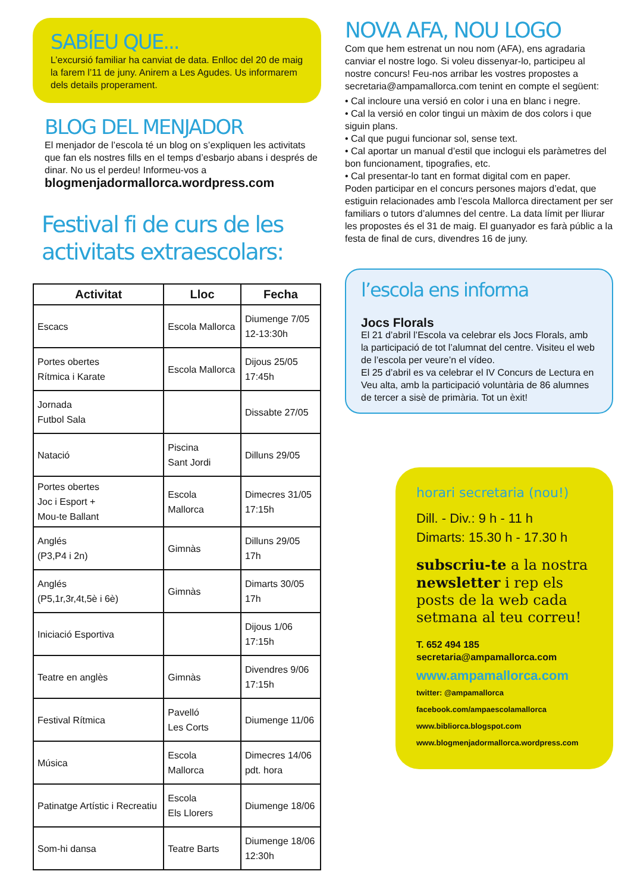SABÍEU QUE...
L’excursió familiar ha canviat de data. Enlloc del 20 de maig la farem l’11 de juny. Anirem a Les Agudes. Us informarem dels details properament.
BLOG DEL MENJADOR
El menjador de l’escola té un blog on s’expliquen les activitats que fan els nostres fills en el temps d’esbarjo abans i després de dinar. No us el perdeu! Informeu-vos a blogmenjadormallorca.wordpress.com
Festival fi de curs de les activitats extraescolars:
| Activitat | Lloc | Fecha |
| --- | --- | --- |
| Escacs | Escola Mallorca | Diumenge 7/05 12-13:30h |
| Portes obertes Rítmica i Karate | Escola Mallorca | Dijous 25/05 17:45h |
| Jornada Futbol Sala | | Dissabte 27/05 |
| Natació | Piscina Sant Jordi | Dilluns 29/05 |
| Portes obertes Joc i Esport + Mou-te Ballant | Escola Mallorca | Dimecres 31/05 17:15h |
| Anglés (P3,P4 i 2n) | Gimnàs | Dilluns 29/05 17h |
| Anglés (P5,1r,3r,4t,5è i 6è) | Gimnàs | Dimarts 30/05 17h |
| Iniciació Esportiva | | Dijous 1/06 17:15h |
| Teatre en anglès | Gimnàs | Divendres 9/06 17:15h |
| Festival Rítmica | Pavelló Les Corts | Diumenge 11/06 |
| Música | Escola Mallorca | Dimecres 14/06 pdt. hora |
| Patinatge Artístic i Recreatiu | Escola Els Llorers | Diumenge 18/06 |
| Som-hi dansa | Teatre Barts | Diumenge 18/06 12:30h |
NOVA AFA, NOU LOGO
Com que hem estrenat un nou nom (AFA), ens agradaria canviar el nostre logo. Si voleu dissenyar-lo, participeu al nostre concurs! Feu-nos arribar les vostres propostes a secretaria@ampamallorca.com tenint en compte el següent:
• Cal incloure una versió en color i una en blanc i negre.
• Cal la versió en color tingui un màxim de dos colors i que siguin plans.
• Cal que pugui funcionar sol, sense text.
• Cal aportar un manual d’estil que inclogui els paràmetres del bon funcionament, tipografies, etc.
• Cal presentar-lo tant en format digital com en paper.
Poden participar en el concurs persones majors d’edat, que estiguin relacionades amb l’escola Mallorca directament per ser familiars o tutors d’alumnes del centre. La data límit per lliurar les propostes és el 31 de maig. El guanyador es farà públic a la festa de final de curs, divendres 16 de juny.
l’escola ens informa
Jocs Florals
El 21 d’abril l’Escola va celebrar els Jocs Florals, amb la participació de tot l’alumnat del centre. Visiteu el web de l’escola per veure’n el vídeo.
El 25 d’abril es va celebrar el IV Concurs de Lectura en Veu alta, amb la participació voluntària de 86 alumnes de tercer a sisè de primària. Tot un èxit!
horari secretaria (nou!)
Dill. - Div.: 9 h - 11 h
Dimarts: 15.30 h - 17.30 h
subscriu-te a la nostra newsletter i rep els posts de la web cada setmana al teu correu!
T. 652 494 185
secretaria@ampamallorca.com
www.ampamallorca.com
twitter: @ampamallorca
facebook.com/ampaescolamallorca
www.bibliorca.blogspot.com
www.blogmenjadormallorca.wordpress.com